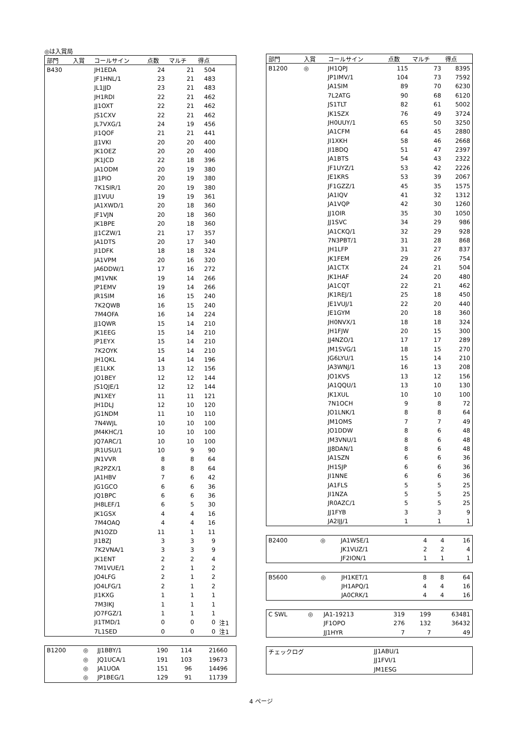◎は入賞局
| 部門 | 入賞 | コールサイン | 点数 | マルチ | 得点 | |
| --- | --- | --- | --- | --- | --- | --- |
| B430 | | JH1EDA | 24 | 21 | 504 | |
| | | JF1HNL/1 | 23 | 21 | 483 | |
| | | JL1JJD | 23 | 21 | 483 | |
| | | JH1RDI | 22 | 21 | 462 | |
| | | JJ1OXT | 22 | 21 | 462 | |
| | | JS1CXV | 22 | 21 | 462 | |
| | | JL7VXG/1 | 24 | 19 | 456 | |
| | | JI1QOF | 21 | 21 | 441 | |
| | | JJ1VKI | 20 | 20 | 400 | |
| | | JK1OEZ | 20 | 20 | 400 | |
| | | JK1JCD | 22 | 18 | 396 | |
| | | JA1ODM | 20 | 19 | 380 | |
| | | JJ1PIO | 20 | 19 | 380 | |
| | | 7K1SIR/1 | 20 | 19 | 380 | |
| | | JJ1VUU | 19 | 19 | 361 | |
| | | JA1XWD/1 | 20 | 18 | 360 | |
| | | JF1VJN | 20 | 18 | 360 | |
| | | JK1BPE | 20 | 18 | 360 | |
| | | JJ1CZW/1 | 21 | 17 | 357 | |
| | | JA1DTS | 20 | 17 | 340 | |
| | | JI1DFK | 18 | 18 | 324 | |
| | | JA1VPM | 20 | 16 | 320 | |
| | | JA6DDW/1 | 17 | 16 | 272 | |
| | | JM1VNK | 19 | 14 | 266 | |
| | | JP1EMV | 19 | 14 | 266 | |
| | | JR1SIM | 16 | 15 | 240 | |
| | | 7K2QWB | 16 | 15 | 240 | |
| | | 7M4OFA | 16 | 14 | 224 | |
| | | JJ1QWR | 15 | 14 | 210 | |
| | | JK1EEG | 15 | 14 | 210 | |
| | | JP1EYX | 15 | 14 | 210 | |
| | | 7K2OYK | 15 | 14 | 210 | |
| | | JH1QKL | 14 | 14 | 196 | |
| | | JE1LKK | 13 | 12 | 156 | |
| | | JO1BEY | 12 | 12 | 144 | |
| | | JS1QJE/1 | 12 | 12 | 144 | |
| | | JN1XEY | 11 | 11 | 121 | |
| | | JH1DLJ | 12 | 10 | 120 | |
| | | JG1NDM | 11 | 10 | 110 | |
| | | 7N4WJL | 10 | 10 | 100 | |
| | | JM4KHC/1 | 10 | 10 | 100 | |
| | | JQ7ARC/1 | 10 | 10 | 100 | |
| | | JR1USU/1 | 10 | 9 | 90 | |
| | | JN1VVR | 8 | 8 | 64 | |
| | | JR2PZX/1 | 8 | 8 | 64 | |
| | | JA1HBV | 7 | 6 | 42 | |
| | | JG1GCO | 6 | 6 | 36 | |
| | | JQ1BPC | 6 | 6 | 36 | |
| | | JH8LEF/1 | 6 | 5 | 30 | |
| | | JK1GSX | 4 | 4 | 16 | |
| | | 7M4OAQ | 4 | 4 | 16 | |
| | | JN1OZD | 11 | 1 | 11 | |
| | | JI1BZJ | 3 | 3 | 9 | |
| | | 7K2VNA/1 | 3 | 3 | 9 | |
| | | JK1ENT | 2 | 2 | 4 | |
| | | 7M1VUE/1 | 2 | 1 | 2 | |
| | | JO4LFG | 2 | 1 | 2 | |
| | | JO4LFG/1 | 2 | 1 | 2 | |
| | | JI1KXG | 1 | 1 | 1 | |
| | | 7M3IKJ | 1 | 1 | 1 | |
| | | JO7FGZ/1 | 1 | 1 | 1 | |
| | | JI1TMD/1 | 0 | 0 | 0 | 注1 |
| | | 7L1SED | 0 | 0 | 0 | 注1 |
| B1200 | ◎ | JJ1BBY/1 | 190 | 114 | 21660 | |
| | ◎ | JQ1UCA/1 | 191 | 103 | 19673 | |
| | ◎ | JA1UOA | 151 | 96 | 14496 | |
| | ◎ | JP1BEG/1 | 129 | 91 | 11739 | |
| 部門 | 入賞 | コールサイン | 点数 | マルチ | 得点 |
| --- | --- | --- | --- | --- | --- |
| B1200 | ◎ | JH1QPJ | 115 | 73 | 8395 |
| | | JP1IMV/1 | 104 | 73 | 7592 |
| | | JA1SIM | 89 | 70 | 6230 |
| | | 7L2ATG | 90 | 68 | 6120 |
| | | JS1TLT | 82 | 61 | 5002 |
| | | JK1SZX | 76 | 49 | 3724 |
| | | JH0UUY/1 | 65 | 50 | 3250 |
| | | JA1CFM | 64 | 45 | 2880 |
| | | JI1XKH | 58 | 46 | 2668 |
| | | JI1BDQ | 51 | 47 | 2397 |
| | | JA1BTS | 54 | 43 | 2322 |
| | | JF1UYZ/1 | 53 | 42 | 2226 |
| | | JE1KRS | 53 | 39 | 2067 |
| | | JF1GZZ/1 | 45 | 35 | 1575 |
| | | JA1IQV | 41 | 32 | 1312 |
| | | JA1VQP | 42 | 30 | 1260 |
| | | JJ1OIR | 35 | 30 | 1050 |
| | | JJ1SVC | 34 | 29 | 986 |
| | | JA1CKQ/1 | 32 | 29 | 928 |
| | | 7N3PBT/1 | 31 | 28 | 868 |
| | | JH1LFP | 31 | 27 | 837 |
| | | JK1FEM | 29 | 26 | 754 |
| | | JA1CTX | 24 | 21 | 504 |
| | | JK1HAF | 24 | 20 | 480 |
| | | JA1CQT | 22 | 21 | 462 |
| | | JK1REJ/1 | 25 | 18 | 450 |
| | | JE1VUJ/1 | 22 | 20 | 440 |
| | | JE1GYM | 20 | 18 | 360 |
| | | JH0NVX/1 | 18 | 18 | 324 |
| | | JH1FJW | 20 | 15 | 300 |
| | | JJ4NZO/1 | 17 | 17 | 289 |
| | | JM1SVG/1 | 18 | 15 | 270 |
| | | JG6LYU/1 | 15 | 14 | 210 |
| | | JA3WNJ/1 | 16 | 13 | 208 |
| | | JO1KVS | 13 | 12 | 156 |
| | | JA1QQU/1 | 13 | 10 | 130 |
| | | JK1XUL | 10 | 10 | 100 |
| | | 7N1OCH | 9 | 8 | 72 |
| | | JO1LNK/1 | 8 | 8 | 64 |
| | | JM1OMS | 7 | 7 | 49 |
| | | JO1DDW | 8 | 6 | 48 |
| | | JM3VNU/1 | 8 | 6 | 48 |
| | | JJ8DAN/1 | 8 | 6 | 48 |
| | | JA1SZN | 6 | 6 | 36 |
| | | JH1SJP | 6 | 6 | 36 |
| | | JI1NNE | 6 | 6 | 36 |
| | | JA1FLS | 5 | 5 | 25 |
| | | JI1NZA | 5 | 5 | 25 |
| | | JR0AZC/1 | 5 | 5 | 25 |
| | | JJ1FYB | 3 | 3 | 9 |
| | | JA2IJJ/1 | 1 | 1 | 1 |
| B2400 | ◎ | JA1WSE/1 | 4 | 4 | 16 |
| | | JK1VUZ/1 | 2 | 2 | 4 |
| | | JF2ION/1 | 1 | 1 | 1 |
| B5600 | ◎ | JH1KET/1 | 8 | 8 | 64 |
| | | JH1APQ/1 | 4 | 4 | 16 |
| | | JA0CRK/1 | 4 | 4 | 16 |
| C SWL | ◎ | JA1-19213 | 319 | 199 | 63481 |
| | | JF1OPO | 276 | 132 | 36432 |
| | | JJ1HYR | 7 | 7 | 49 |
| チェックログ | | JJ1ABU/1 | | | |
| | | JJ1FVI/1 | | | |
| | | JM1ESG | | | |
4 ページ